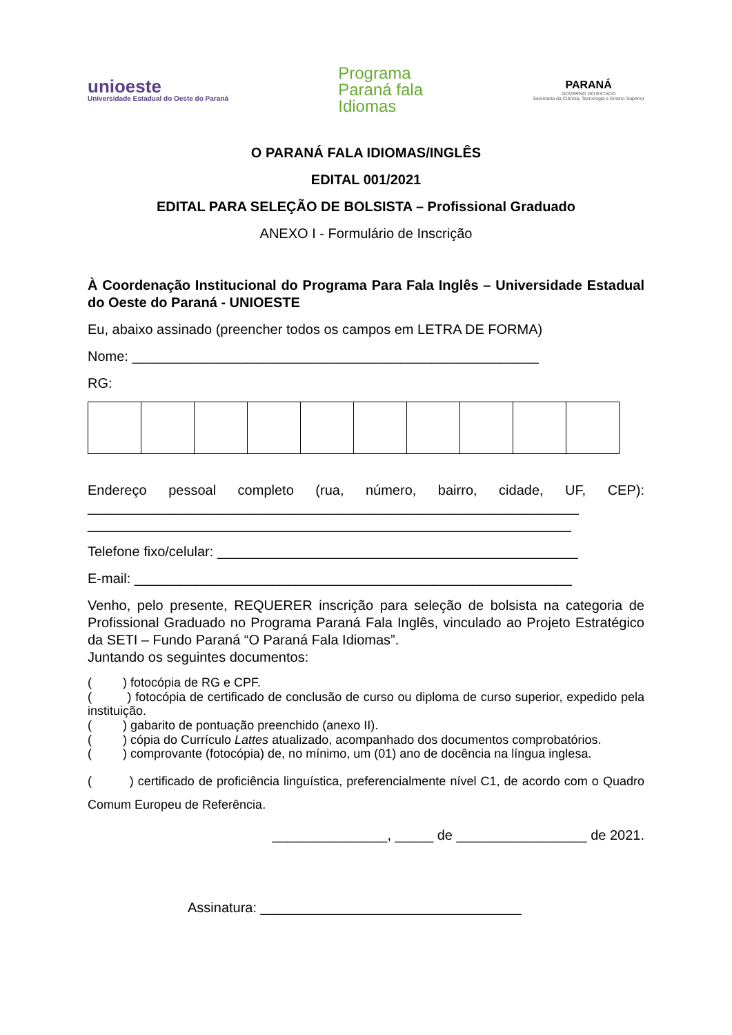unioeste
Universidade Estadual do Oeste do Paraná
Programa
Paraná fala
Idiomas
PARANÁ
GOVERNO DO ESTADO
Secretaria da Ciência, Tecnologia e Ensino Superior
O PARANÁ FALA IDIOMAS/INGLÊS
EDITAL 001/2021
EDITAL PARA SELEÇÃO DE BOLSISTA – Profissional Graduado
ANEXO I - Formulário de Inscrição
À Coordenação Institucional do Programa Para Fala Inglês – Universidade Estadual do Oeste do Paraná - UNIOESTE
Eu, abaixo assinado (preencher todos os campos em LETRA DE FORMA)
Nome: _____________________________________________________
RG:
Endereço pessoal completo (rua, número, bairro, cidade, UF, CEP): ________________________________________________________________ _______________________________________________________________
Telefone fixo/celular: _______________________________________________
E-mail: _________________________________________________________
Venho, pelo presente, REQUERER inscrição para seleção de bolsista na categoria de Profissional Graduado no Programa Paraná Fala Inglês, vinculado ao Projeto Estratégico da SETI – Fundo Paraná “O Paraná Fala Idiomas”.
Juntando os seguintes documentos:
( ) fotocópia de RG e CPF.
( ) fotocópia de certificado de conclusão de curso ou diploma de curso superior, expedido pela instituição.
( ) gabarito de pontuação preenchido (anexo II).
( ) cópia do Currículo Lattes atualizado, acompanhado dos documentos comprobatórios.
( ) comprovante (fotocópia) de, no mínimo, um (01) ano de docência na língua inglesa.
( ) certificado de proficiência linguística, preferencialmente nível C1, de acordo com o Quadro Comum Europeu de Referência.
_______________, _____ de _________________ de 2021.
Assinatura: __________________________________